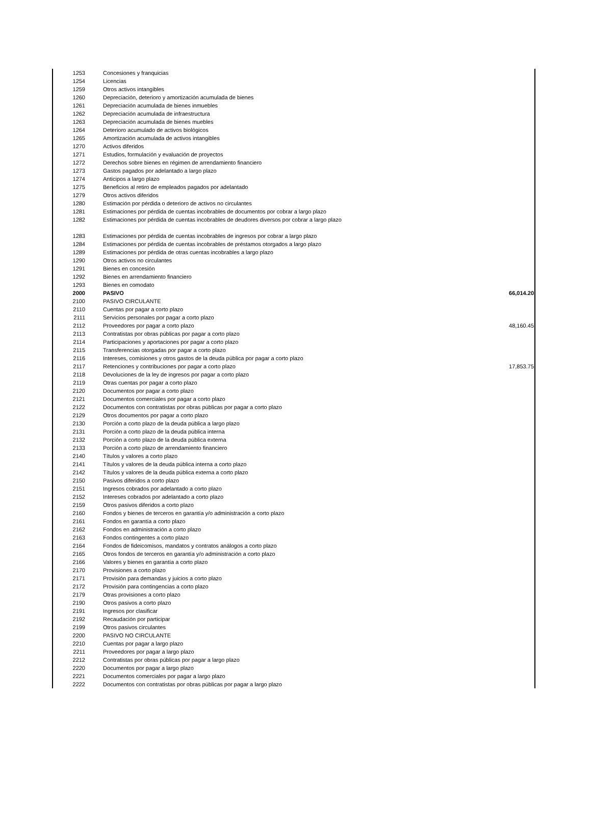| 1253 | Concesiones y franquicias | |
| 1254 | Licencias | |
| 1259 | Otros activos intangibles | |
| 1260 | Depreciación, deterioro y amortización acumulada de bienes | |
| 1261 | Depreciación acumulada de bienes inmuebles | |
| 1262 | Depreciación acumulada de infraestructura | |
| 1263 | Depreciación acumulada de bienes muebles | |
| 1264 | Deterioro acumulado de activos biológicos | |
| 1265 | Amortización acumulada de activos intangibles | |
| 1270 | Activos diferidos | |
| 1271 | Estudios, formulación y evaluación de proyectos | |
| 1272 | Derechos sobre bienes en régimen de arrendamiento financiero | |
| 1273 | Gastos pagados por adelantado a largo plazo | |
| 1274 | Anticipos a largo plazo | |
| 1275 | Beneficios al retiro de empleados pagados por adelantado | |
| 1279 | Otros activos diferidos | |
| 1280 | Estimación por pérdida o deterioro de activos no circulantes | |
| 1281 | Estimaciones por pérdida de cuentas incobrables de documentos por cobrar a largo plazo | |
| 1282 | Estimaciones por pérdida de cuentas incobrables de deudores diversos por cobrar a largo plazo | |
| 1283 | Estimaciones por pérdida de cuentas incobrables de ingresos por cobrar a largo plazo | |
| 1284 | Estimaciones por pérdida de cuentas incobrables de préstamos otorgados a largo plazo | |
| 1289 | Estimaciones por pérdida de otras cuentas incobrables a largo plazo | |
| 1290 | Otros activos no circulantes | |
| 1291 | Bienes en concesión | |
| 1292 | Bienes en arrendamiento financiero | |
| 1293 | Bienes en comodato | |
| 2000 | PASIVO | 66,014.20 |
| 2100 | PASIVO CIRCULANTE | |
| 2110 | Cuentas por pagar a corto plazo | |
| 2111 | Servicios personales por pagar a corto plazo | |
| 2112 | Proveedores por pagar a corto plazo | 48,160.45 |
| 2113 | Contratistas por obras públicas por pagar a corto plazo | |
| 2114 | Participaciones y aportaciones por pagar a corto plazo | |
| 2115 | Transferencias otorgadas por pagar a corto plazo | |
| 2116 | Intereses, comisiones y otros gastos de la deuda pública por pagar a corto plazo | |
| 2117 | Retenciones y contribuciones por pagar a corto plazo | 17,853.75 |
| 2118 | Devoluciones de la ley de ingresos por pagar a corto plazo | |
| 2119 | Otras cuentas por pagar a corto plazo | |
| 2120 | Documentos por pagar a corto plazo | |
| 2121 | Documentos comerciales por pagar a corto plazo | |
| 2122 | Documentos con contratistas por obras públicas por pagar a corto plazo | |
| 2129 | Otros documentos por pagar a corto plazo | |
| 2130 | Porción a corto plazo de la deuda pública a largo plazo | |
| 2131 | Porción a corto plazo de la deuda pública interna | |
| 2132 | Porción a corto plazo de la deuda pública externa | |
| 2133 | Porción a corto plazo de arrendamiento financiero | |
| 2140 | Títulos y valores a corto plazo | |
| 2141 | Títulos y valores de la deuda pública interna a corto plazo | |
| 2142 | Títulos y valores de la deuda pública externa a corto plazo | |
| 2150 | Pasivos diferidos a corto plazo | |
| 2151 | Ingresos cobrados por adelantado a corto plazo | |
| 2152 | Intereses cobrados por adelantado a corto plazo | |
| 2159 | Otros pasivos diferidos a corto plazo | |
| 2160 | Fondos y bienes de terceros en garantía y/o administración a corto plazo | |
| 2161 | Fondos en garantía a corto plazo | |
| 2162 | Fondos en administración a corto plazo | |
| 2163 | Fondos contingentes a corto plazo | |
| 2164 | Fondos de fideicomisos, mandatos y contratos análogos a corto plazo | |
| 2165 | Otros fondos de terceros en garantía y/o administración a corto plazo | |
| 2166 | Valores y bienes en garantía a corto plazo | |
| 2170 | Provisiones a corto plazo | |
| 2171 | Provisión para demandas y juicios a corto plazo | |
| 2172 | Provisión para contingencias a corto plazo | |
| 2179 | Otras provisiones a corto plazo | |
| 2190 | Otros pasivos a corto plazo | |
| 2191 | Ingresos por clasificar | |
| 2192 | Recaudación por participar | |
| 2199 | Otros pasivos circulantes | |
| 2200 | PASIVO NO CIRCULANTE | |
| 2210 | Cuentas por pagar a largo plazo | |
| 2211 | Proveedores por pagar a largo plazo | |
| 2212 | Contratistas por obras públicas por pagar a largo plazo | |
| 2220 | Documentos por pagar a largo plazo | |
| 2221 | Documentos comerciales por pagar a largo plazo | |
| 2222 | Documentos con contratistas por obras públicas por pagar a largo plazo | |